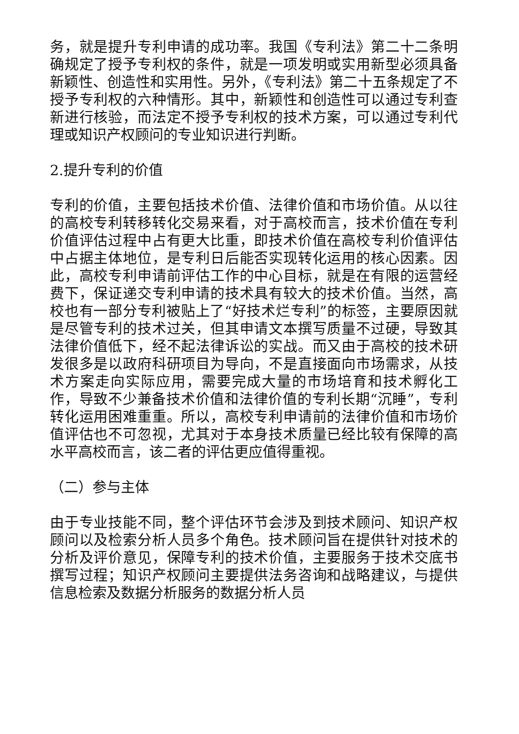务，就是提升专利申请的成功率。我国《专利法》第二十二条明确规定了授予专利权的条件，就是一项发明或实用新型必须具备新颖性、创造性和实用性。另外，《专利法》第二十五条规定了不授予专利权的六种情形。其中，新颖性和创造性可以通过专利查新进行核验，而法定不授予专利权的技术方案，可以通过专利代理或知识产权顾问的专业知识进行判断。
2.提升专利的价值
专利的价值，主要包括技术价值、法律价值和市场价值。从以往的高校专利转移转化交易来看，对于高校而言，技术价值在专利价值评估过程中占有更大比重，即技术价值在高校专利价值评估中占据主体地位，是专利日后能否实现转化运用的核心因素。因此，高校专利申请前评估工作的中心目标，就是在有限的运营经费下，保证递交专利申请的技术具有较大的技术价值。当然，高校也有一部分专利被贴上了“好技术烂专利”的标签，主要原因就是尽管专利的技术过关，但其申请文本撰写质量不过硬，导致其法律价值低下，经不起法律诉讼的实战。而又由于高校的技术研发很多是以政府科研项目为导向，不是直接面向市场需求，从技术方案走向实际应用，需要完成大量的市场培育和技术孵化工作，导致不少兼备技术价值和法律价值的专利长期“沉睡”，专利转化运用困难重重。所以，高校专利申请前的法律价值和市场价值评估也不可忽视，尤其对于本身技术质量已经比较有保障的高水平高校而言，该二者的评估更应值得重视。
（二）参与主体
由于专业技能不同，整个评估环节会涉及到技术顾问、知识产权顾问以及检索分析人员多个角色。技术顾问旨在提供针对技术的分析及评价意见，保障专利的技术价值，主要服务于技术交底书撰写过程；知识产权顾问主要提供法务咨询和战略建议，与提供信息检索及数据分析服务的数据分析人员